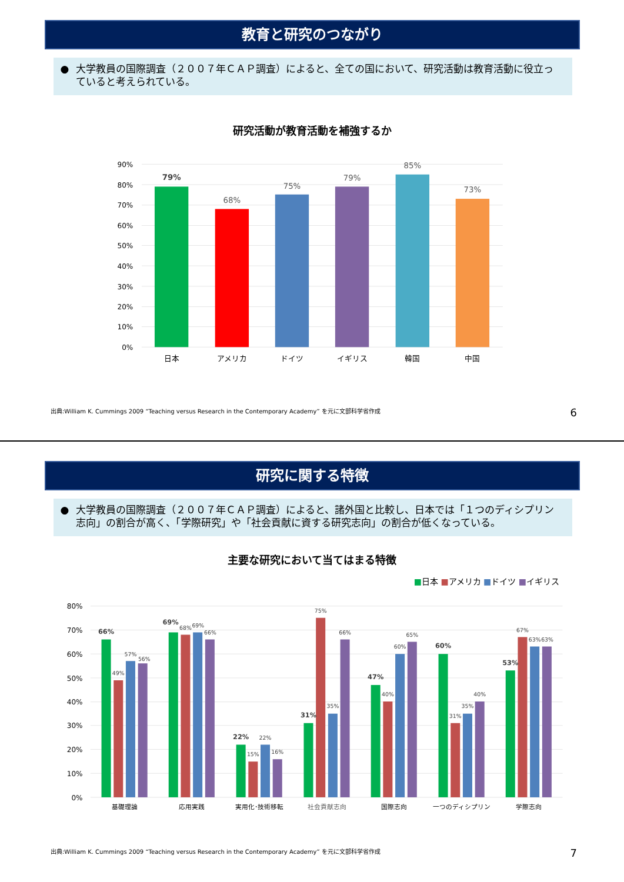教育と研究のつながり
● 大学教員の国際調査（２００７年ＣＡＰ調査）によると、全ての国において、研究活動は教育活動に役立っていると考えられている。
研究活動が教育活動を補強するか
90%
80%
70%
60%
50%
40%
30%
20%
10%
0%
79%
68%
75%
79%
85%
73%
日本
アメリカ
ドイツ
イギリス
韓国
中国
出典:William K. Cummings 2009 “Teaching versus Research in the Contemporary Academy” を元に文部科学省作成 6
研究に関する特徴
● 大学教員の国際調査（２００７年ＣＡＰ調査）によると、諸外国と比較し、日本では「１つのディシプリン志向」の割合が高く、「学際研究」や「社会貢献に資する研究志向」の割合が低くなっている。
主要な研究において当てはまる特徴
■日本 ■アメリカ ■ドイツ ■イギリス
80%
70%
60%
50%
40%
30%
20%
10%
0%
66%
49%
57%
56%
69%
68%
69%
66%
22%
15%
22%
16%
31%
75%
35%
66%
47%
40%
60%
65%
60%
31%
35%
40%
53%
67%
63%
63%
基礎理論
応用実践
実用化･技術移転
社会貢献志向
国際志向
一つのディシプリン
学際志向
出典:William K. Cummings 2009 “Teaching versus Research in the Contemporary Academy” を元に文部科学省作成 7